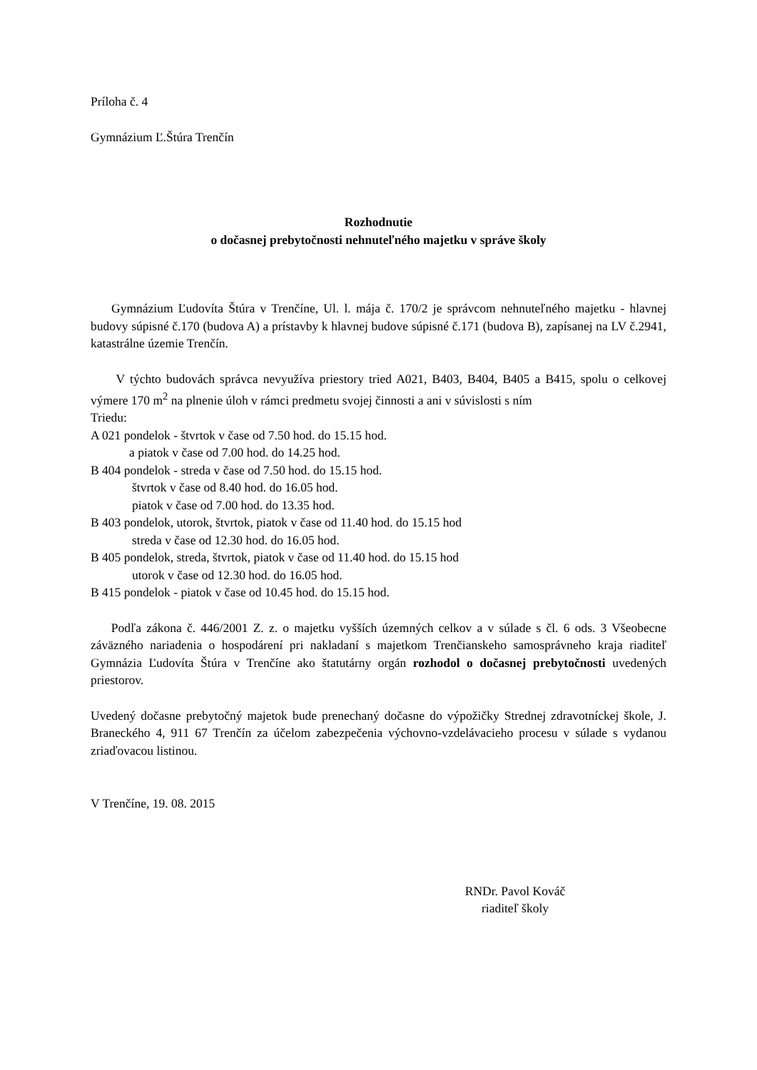Príloha č. 4
Gymnázium Ľ.Štúra Trenčín
Rozhodnutie
o dočasnej prebytočnosti nehnuteľného majetku v správe školy
Gymnázium Ľudovíta Štúra v Trenčíne, Ul. l. mája č. 170/2 je správcom nehnuteľného majetku - hlavnej budovy súpisné č.170 (budova A) a prístavby k hlavnej budove súpisné č.171 (budova B), zapísanej na LV č.2941, katastrálne územie Trenčín.
V týchto budovách správca nevyužíva priestory tried A021, B403, B404, B405 a B415, spolu o celkovej výmere 170 m<sup>2</sup> na plnenie úloh v rámci predmetu svojej činnosti a ani v súvislosti s ním
Triedu:
A 021 pondelok - štvrtok v čase od 7.50 hod. do 15.15 hod.
a piatok v čase od 7.00 hod. do 14.25 hod.
B 404 pondelok - streda v čase od 7.50 hod. do 15.15 hod.
štvrtok v čase od 8.40 hod. do 16.05 hod.
piatok v čase od 7.00 hod. do 13.35 hod.
B 403 pondelok, utorok, štvrtok, piatok v čase od 11.40 hod. do 15.15 hod
streda v čase od 12.30 hod. do 16.05 hod.
B 405 pondelok, streda, štvrtok, piatok v čase od 11.40 hod. do 15.15 hod
utorok v čase od 12.30 hod. do 16.05 hod.
B 415 pondelok - piatok v čase od 10.45 hod. do 15.15 hod.
Podľa zákona č. 446/2001 Z. z. o majetku vyšších územných celkov a v súlade s čl. 6 ods. 3 Všeobecne záväzného nariadenia o hospodárení pri nakladaní s majetkom Trenčianskeho samosprávneho kraja riaditeľ Gymnázia Ľudovíta Štúra v Trenčíne ako štatutárny orgán rozhodol o dočasnej prebytočnosti uvedených priestorov.
Uvedený dočasne prebytočný majetok bude prenechaný dočasne do výpožičky Strednej zdravotníckej škole, J. Braneckého 4, 911 67 Trenčín za účelom zabezpečenia výchovno-vzdelávacieho procesu v súlade s vydanou zriaďovacou listinou.
V Trenčíne, 19. 08. 2015
RNDr. Pavol Kováč
riaditeľ školy